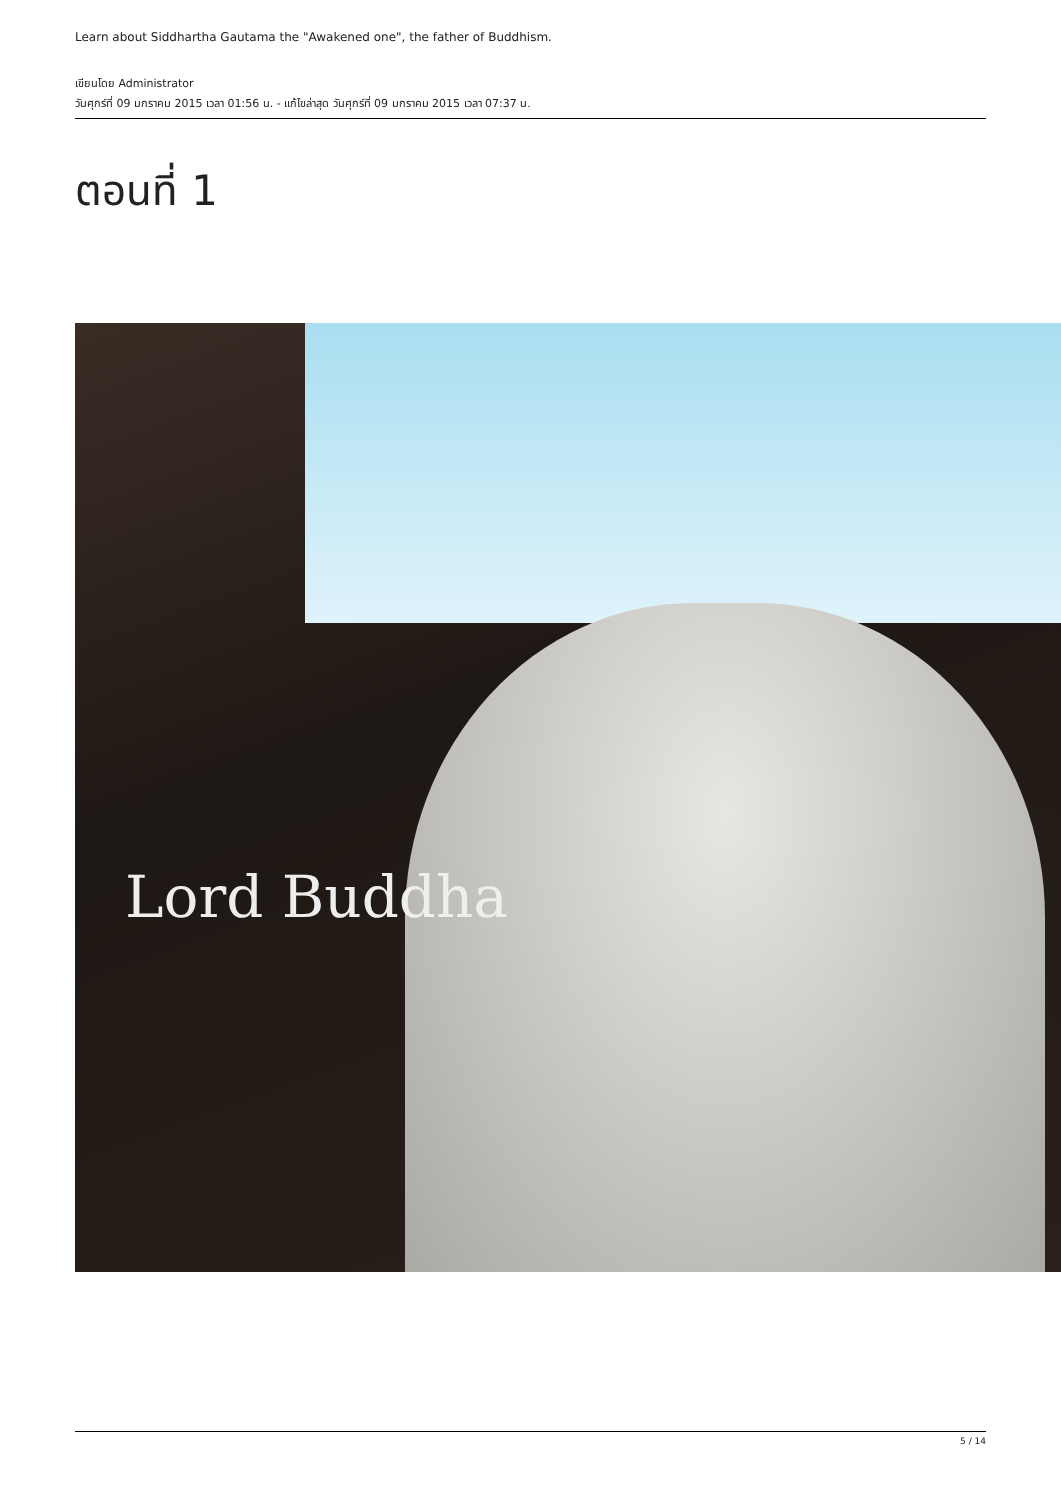Learn about Siddhartha Gautama the "Awakened one", the father of Buddhism.
เขียนโดย Administrator
วันศุกร์ที่ 09 มกราคม 2015 เวลา 01:56 น. - แก้ไขล่าสุด วันศุกร์ที่ 09 มกราคม 2015 เวลา 07:37 น.
ตอนที่ 1
Lord Buddha
5 / 14